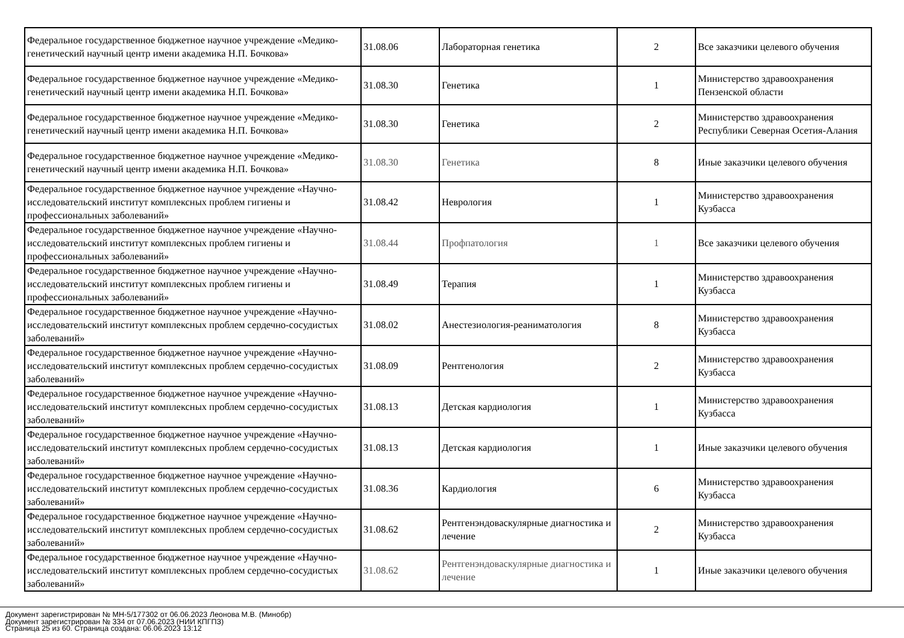| Федеральное государственное бюджетное научное учреждение «Медико-генетический научный центр имени академика Н.П. Бочкова» | 31.08.06 | Лабораторная генетика | 2 | Все заказчики целевого обучения |
| Федеральное государственное бюджетное научное учреждение «Медико-генетический научный центр имени академика Н.П. Бочкова» | 31.08.30 | Генетика | 1 | Министерство здравоохранения Пензенской области |
| Федеральное государственное бюджетное научное учреждение «Медико-генетический научный центр имени академика Н.П. Бочкова» | 31.08.30 | Генетика | 2 | Министерство здравоохранения Республики Северная Осетия-Алания |
| Федеральное государственное бюджетное научное учреждение «Медико-генетический научный центр имени академика Н.П. Бочкова» | 31.08.30 | Генетика | 8 | Иные заказчики целевого обучения |
| Федеральное государственное бюджетное научное учреждение «Научно-исследовательский институт комплексных проблем гигиены и профессиональных заболеваний» | 31.08.42 | Неврология | 1 | Министерство здравоохранения Кузбасса |
| Федеральное государственное бюджетное научное учреждение «Научно-исследовательский институт комплексных проблем гигиены и профессиональных заболеваний» | 31.08.44 | Профпатология | 1 | Все заказчики целевого обучения |
| Федеральное государственное бюджетное научное учреждение «Научно-исследовательский институт комплексных проблем гигиены и профессиональных заболеваний» | 31.08.49 | Терапия | 1 | Министерство здравоохранения Кузбасса |
| Федеральное государственное бюджетное научное учреждение «Научно-исследовательский институт комплексных проблем сердечно-сосудистых заболеваний» | 31.08.02 | Анестезиология-реаниматология | 8 | Министерство здравоохранения Кузбасса |
| Федеральное государственное бюджетное научное учреждение «Научно-исследовательский институт комплексных проблем сердечно-сосудистых заболеваний» | 31.08.09 | Рентгенология | 2 | Министерство здравоохранения Кузбасса |
| Федеральное государственное бюджетное научное учреждение «Научно-исследовательский институт комплексных проблем сердечно-сосудистых заболеваний» | 31.08.13 | Детская кардиология | 1 | Министерство здравоохранения Кузбасса |
| Федеральное государственное бюджетное научное учреждение «Научно-исследовательский институт комплексных проблем сердечно-сосудистых заболеваний» | 31.08.13 | Детская кардиология | 1 | Иные заказчики целевого обучения |
| Федеральное государственное бюджетное научное учреждение «Научно-исследовательский институт комплексных проблем сердечно-сосудистых заболеваний» | 31.08.36 | Кардиология | 6 | Министерство здравоохранения Кузбасса |
| Федеральное государственное бюджетное научное учреждение «Научно-исследовательский институт комплексных проблем сердечно-сосудистых заболеваний» | 31.08.62 | Рентгенэндоваскулярные диагностика и лечение | 2 | Министерство здравоохранения Кузбасса |
| Федеральное государственное бюджетное научное учреждение «Научно-исследовательский институт комплексных проблем сердечно-сосудистых заболеваний» | 31.08.62 | Рентгенэндоваскулярные диагностика и лечение | 1 | Иные заказчики целевого обучения |
Документ зарегистрирован № МН-5/177302 от 06.06.2023 Леонова М.В. (Минобр)
Документ зарегистрирован № 334 от 07.06.2023 (НИИ КПГПЗ)
Страница 25 из 60. Страница создана: 06.06.2023 13:12